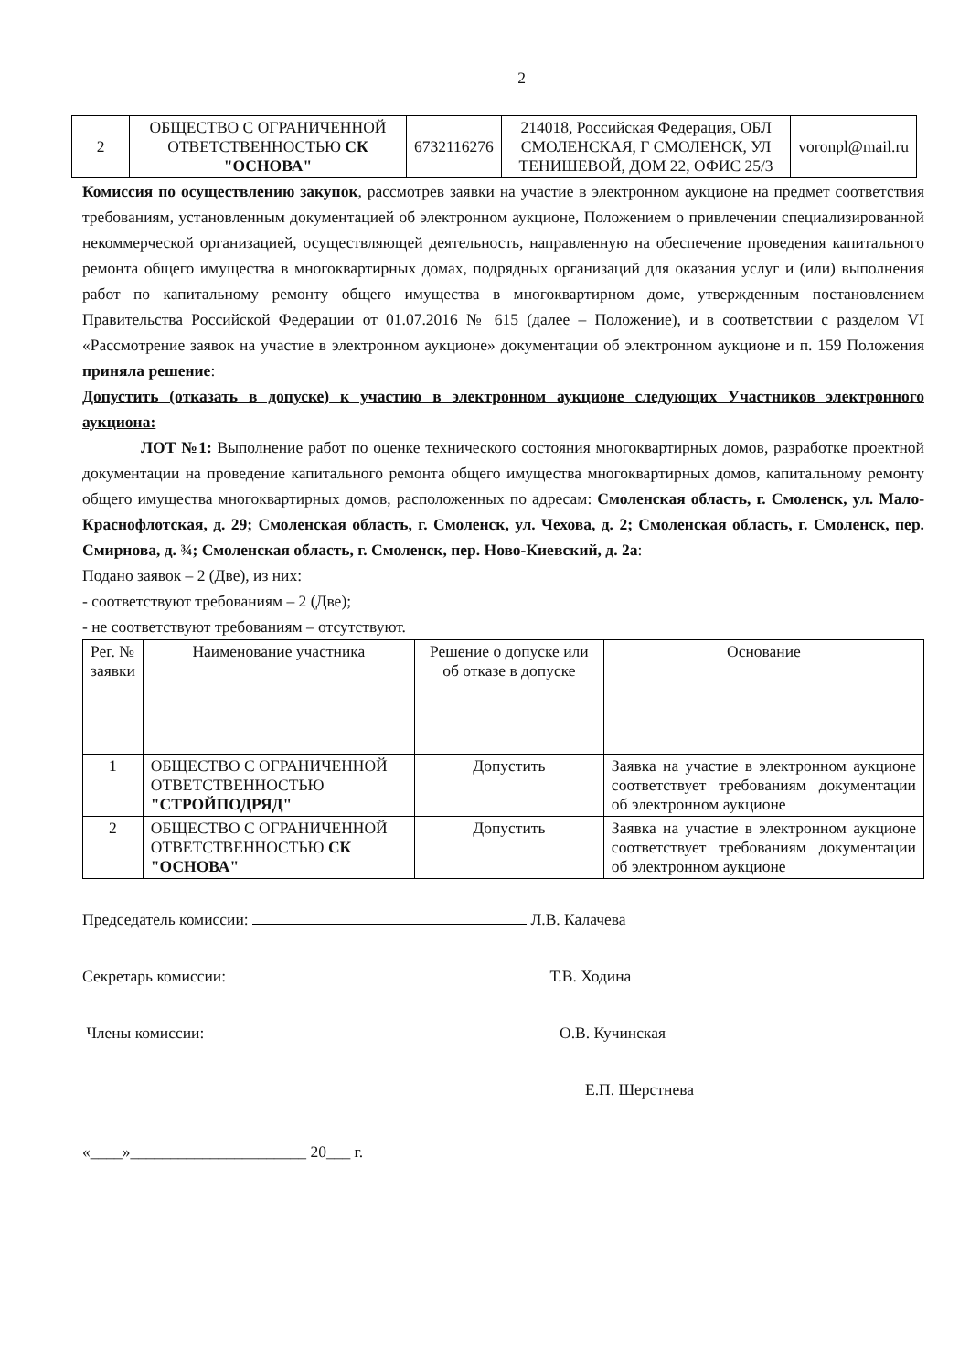2
| 2 | ОБЩЕСТВО С ОГРАНИЧЕННОЙ ОТВЕТСТВЕННОСТЬЮ СК "ОСНОВА" | 6732116276 | 214018, Российская Федерация, ОБЛ СМОЛЕНСКАЯ, Г СМОЛЕНСК, УЛ ТЕНИШЕВОЙ, ДОМ 22, ОФИС 25/3 | voronpl@mail.ru |
Комиссия по осуществлению закупок, рассмотрев заявки на участие в электронном аукционе на предмет соответствия требованиям, установленным документацией об электронном аукционе, Положением о привлечении специализированной некоммерческой организацией, осуществляющей деятельность, направленную на обеспечение проведения капитального ремонта общего имущества в многоквартирных домах, подрядных организаций для оказания услуг и (или) выполнения работ по капитальному ремонту общего имущества в многоквартирном доме, утвержденным постановлением Правительства Российской Федерации от 01.07.2016 № 615 (далее – Положение), и в соответствии с разделом VI «Рассмотрение заявок на участие в электронном аукционе» документации об электронном аукционе и п. 159 Положения приняла решение:
Допустить (отказать в допуске) к участию в электронном аукционе следующих Участников электронного аукциона:
ЛОТ №1: Выполнение работ по оценке технического состояния многоквартирных домов, разработке проектной документации на проведение капитального ремонта общего имущества многоквартирных домов, капитальному ремонту общего имущества многоквартирных домов, расположенных по адресам: Смоленская область, г. Смоленск, ул. Мало-Краснофлотская, д. 29; Смоленская область, г. Смоленск, ул. Чехова, д. 2; Смоленская область, г. Смоленск, пер. Смирнова, д. ¾; Смоленская область, г. Смоленск, пер. Ново-Киевский, д. 2а:
Подано заявок – 2 (Две), из них:
- соответствуют требованиям – 2 (Две);
- не соответствуют требованиям – отсутствуют.
| Рег. № заявки | Наименование участника | Решение о допуске или об отказе в допуске | Основание |
| --- | --- | --- | --- |
| 1 | ОБЩЕСТВО С ОГРАНИЧЕННОЙ ОТВЕТСТВЕННОСТЬЮ "СТРОЙПОДРЯД" | Допустить | Заявка на участие в электронном аукционе соответствует требованиям документации об электронном аукционе |
| 2 | ОБЩЕСТВО С ОГРАНИЧЕННОЙ ОТВЕТСТВЕННОСТЬЮ СК "ОСНОВА" | Допустить | Заявка на участие в электронном аукционе соответствует требованиям документации об электронном аукционе |
Председатель комиссии: Л.В. Калачева
Секретарь комиссии: Т.В. Ходина
Члены комиссии: О.В. Кучинская
Е.П. Шерстнева
«____»______________________ 20___ г.